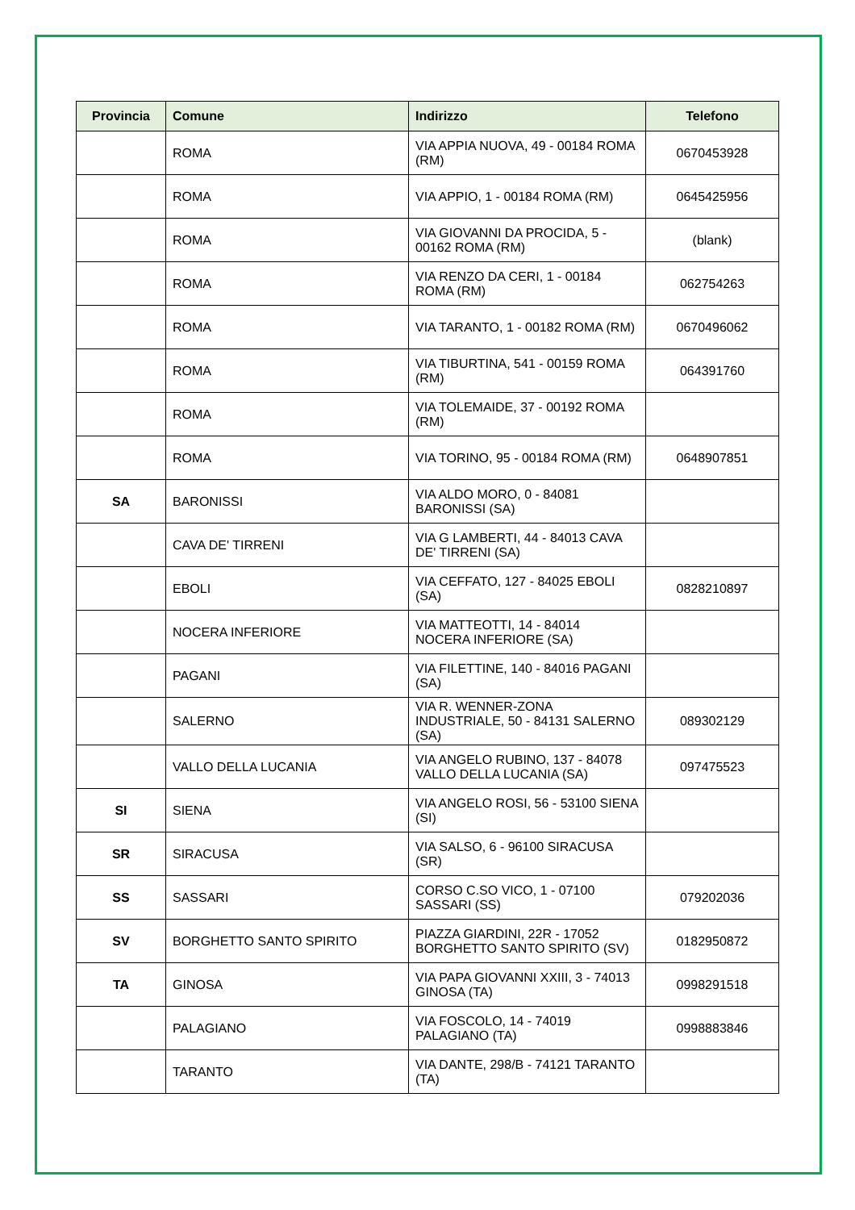| Provincia | Comune | Indirizzo | Telefono |
| --- | --- | --- | --- |
| | ROMA | VIA APPIA NUOVA, 49 - 00184 ROMA (RM) | 0670453928 |
| | ROMA | VIA APPIO, 1 - 00184 ROMA (RM) | 0645425956 |
| | ROMA | VIA GIOVANNI DA PROCIDA, 5 - 00162 ROMA (RM) | (blank) |
| | ROMA | VIA RENZO DA CERI, 1 - 00184 ROMA (RM) | 062754263 |
| | ROMA | VIA TARANTO, 1 - 00182 ROMA (RM) | 0670496062 |
| | ROMA | VIA TIBURTINA, 541 - 00159 ROMA (RM) | 064391760 |
| | ROMA | VIA TOLEMAIDE, 37 - 00192 ROMA (RM) | |
| | ROMA | VIA TORINO, 95 - 00184 ROMA (RM) | 0648907851 |
| SA | BARONISSI | VIA ALDO MORO, 0 - 84081 BARONISSI (SA) | |
| | CAVA DE' TIRRENI | VIA G LAMBERTI, 44 - 84013 CAVA DE' TIRRENI (SA) | |
| | EBOLI | VIA CEFFATO, 127 - 84025 EBOLI (SA) | 0828210897 |
| | NOCERA INFERIORE | VIA MATTEOTTI, 14 - 84014 NOCERA INFERIORE (SA) | |
| | PAGANI | VIA FILETTINE, 140 - 84016 PAGANI (SA) | |
| | SALERNO | VIA R. WENNER-ZONA INDUSTRIALE, 50 - 84131 SALERNO (SA) | 089302129 |
| | VALLO DELLA LUCANIA | VIA ANGELO RUBINO, 137 - 84078 VALLO DELLA LUCANIA (SA) | 097475523 |
| SI | SIENA | VIA ANGELO ROSI, 56 - 53100 SIENA (SI) | |
| SR | SIRACUSA | VIA SALSO, 6 - 96100 SIRACUSA (SR) | |
| SS | SASSARI | CORSO C.SO VICO, 1 - 07100 SASSARI (SS) | 079202036 |
| SV | BORGHETTO SANTO SPIRITO | PIAZZA GIARDINI, 22R - 17052 BORGHETTO SANTO SPIRITO (SV) | 0182950872 |
| TA | GINOSA | VIA PAPA GIOVANNI XXIII, 3 - 74013 GINOSA (TA) | 0998291518 |
| | PALAGIANO | VIA FOSCOLO, 14 - 74019 PALAGIANO (TA) | 0998883846 |
| | TARANTO | VIA DANTE, 298/B - 74121 TARANTO (TA) | |